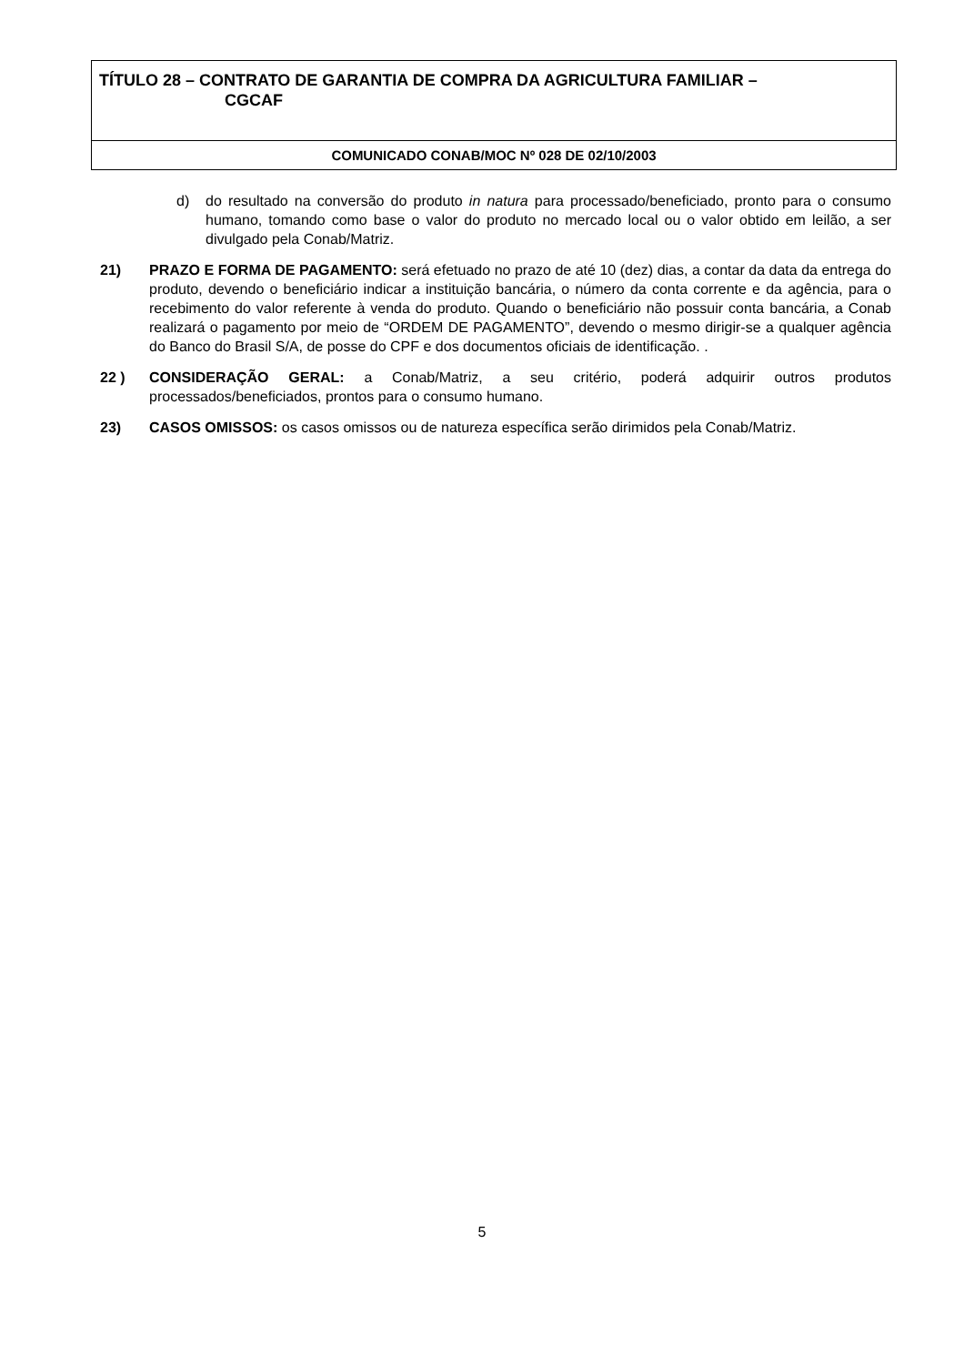TÍTULO 28 – CONTRATO DE GARANTIA DE COMPRA DA AGRICULTURA FAMILIAR –
CGCAF
COMUNICADO CONAB/MOC Nº 028 DE 02/10/2003
d) do resultado na conversão do produto in natura para processado/beneficiado, pronto para o consumo humano, tomando como base o valor do produto no mercado local ou o valor obtido em leilão, a ser divulgado pela Conab/Matriz.
21) PRAZO E FORMA DE PAGAMENTO: será efetuado no prazo de até 10 (dez) dias, a contar da data da entrega do produto, devendo o beneficiário indicar a instituição bancária, o número da conta corrente e da agência, para o recebimento do valor referente à venda do produto. Quando o beneficiário não possuir conta bancária, a Conab realizará o pagamento por meio de “ORDEM DE PAGAMENTO”, devendo o mesmo dirigir-se a qualquer agência do Banco do Brasil S/A, de posse do CPF e dos documentos oficiais de identificação. .
22 ) CONSIDERAÇÃO GERAL: a Conab/Matriz, a seu critério, poderá adquirir outros produtos processados/beneficiados, prontos para o consumo humano.
23) CASOS OMISSOS: os casos omissos ou de natureza específica serão dirimidos pela Conab/Matriz.
5